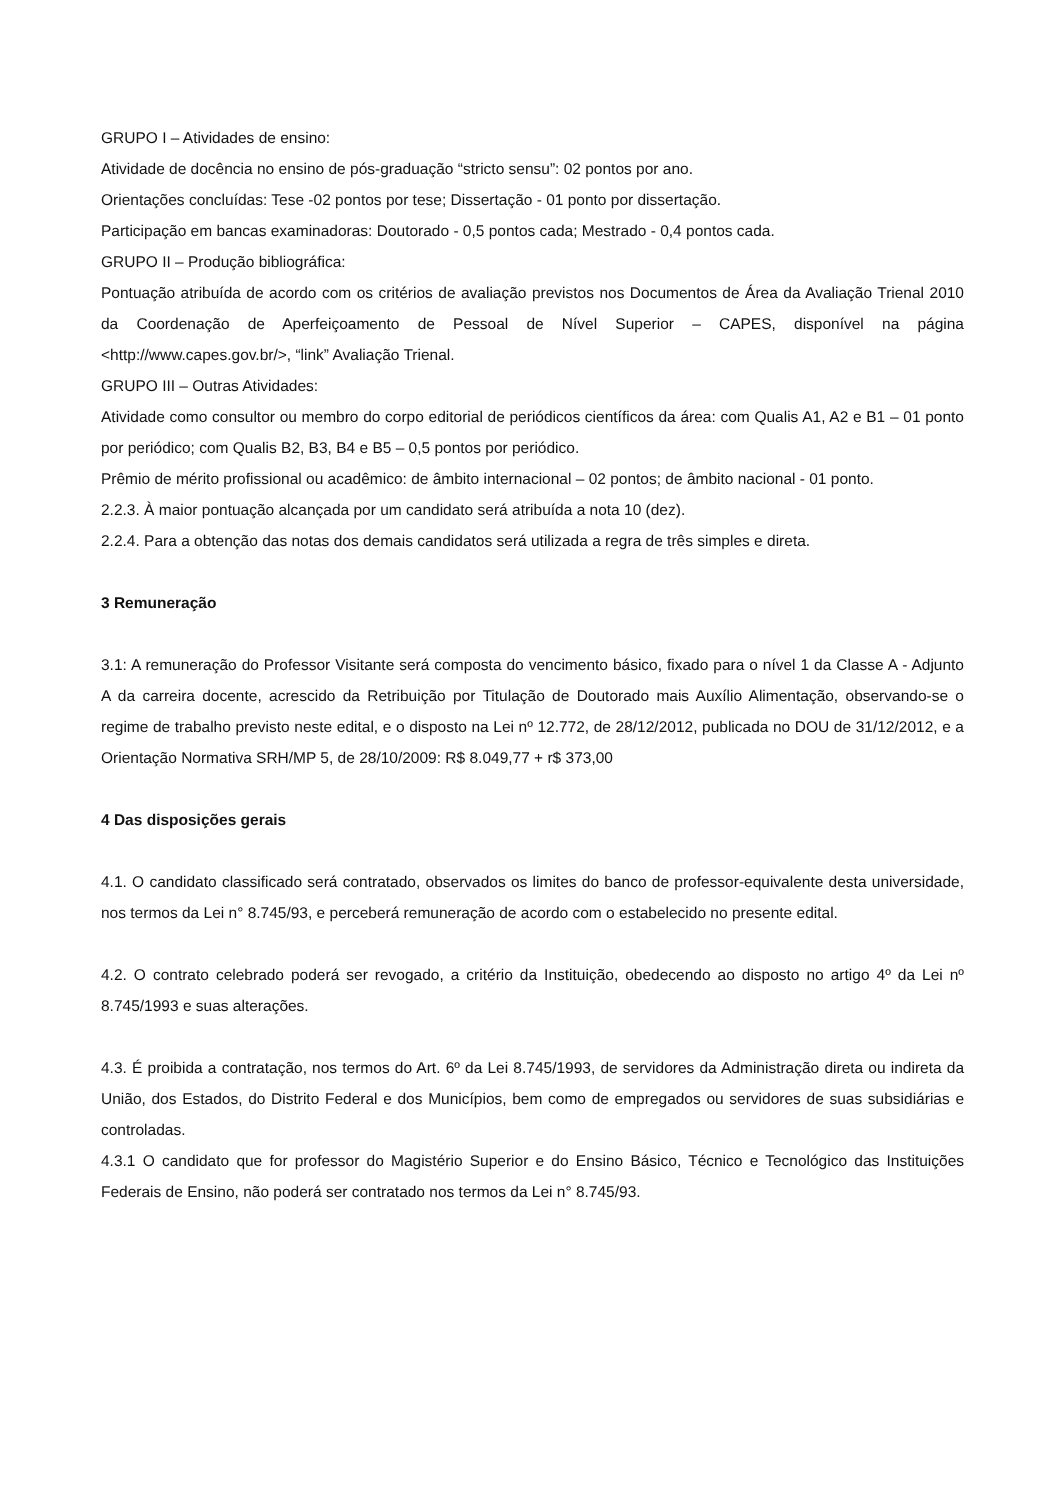GRUPO I – Atividades de ensino:
Atividade de docência no ensino de pós-graduação “stricto sensu”: 02 pontos por ano.
Orientações concluídas: Tese -02 pontos por tese; Dissertação - 01 ponto por dissertação.
Participação em bancas examinadoras: Doutorado - 0,5 pontos cada; Mestrado - 0,4 pontos cada.
GRUPO II – Produção bibliográfica:
Pontuação atribuída de acordo com os critérios de avaliação previstos nos Documentos de Área da Avaliação Trienal 2010 da Coordenação de Aperfeiçoamento de Pessoal de Nível Superior – CAPES, disponível na página <http://www.capes.gov.br/>, “link” Avaliação Trienal.
GRUPO III – Outras Atividades:
Atividade como consultor ou membro do corpo editorial de periódicos científicos da área: com Qualis A1, A2 e B1 – 01 ponto por periódico; com Qualis B2, B3, B4 e B5 – 0,5 pontos por periódico.
Prêmio de mérito profissional ou acadêmico: de âmbito internacional – 02 pontos; de âmbito nacional - 01 ponto.
2.2.3. À maior pontuação alcançada por um candidato será atribuída a nota 10 (dez).
2.2.4. Para a obtenção das notas dos demais candidatos será utilizada a regra de três simples e direta.
3 Remuneração
3.1: A remuneração do Professor Visitante será composta do vencimento básico, fixado para o nível 1 da Classe A - Adjunto A da carreira docente, acrescido da Retribuição por Titulação de Doutorado mais Auxílio Alimentação, observando-se o regime de trabalho previsto neste edital, e o disposto na Lei nº 12.772, de 28/12/2012, publicada no DOU de 31/12/2012, e a Orientação Normativa SRH/MP 5, de 28/10/2009: R$ 8.049,77 + r$ 373,00
4 Das disposições gerais
4.1. O candidato classificado será contratado, observados os limites do banco de professor-equivalente desta universidade, nos termos da Lei n° 8.745/93, e perceberá remuneração de acordo com o estabelecido no presente edital.
4.2. O contrato celebrado poderá ser revogado, a critério da Instituição, obedecendo ao disposto no artigo 4º da Lei nº 8.745/1993 e suas alterações.
4.3. É proibida a contratação, nos termos do Art. 6º da Lei 8.745/1993, de servidores da Administração direta ou indireta da União, dos Estados, do Distrito Federal e dos Municípios, bem como de empregados ou servidores de suas subsidiárias e controladas.
4.3.1 O candidato que for professor do Magistério Superior e do Ensino Básico, Técnico e Tecnológico das Instituições Federais de Ensino, não poderá ser contratado nos termos da Lei n° 8.745/93.